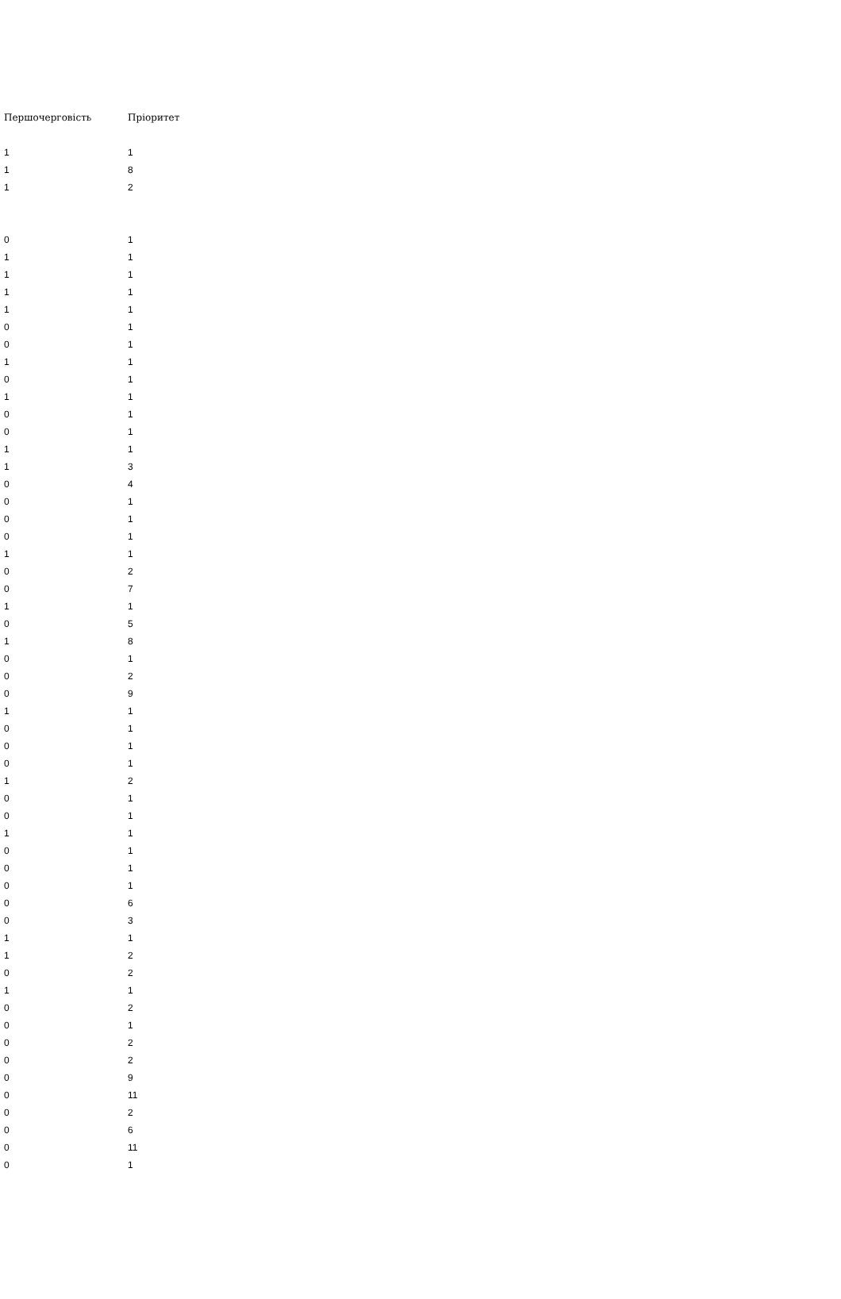| Першочерговість | Пріоритет |
| --- | --- |
| 1 | 1 |
| 1 | 8 |
| 1 | 2 |
| 0 | 1 |
| 1 | 1 |
| 1 | 1 |
| 1 | 1 |
| 1 | 1 |
| 0 | 1 |
| 0 | 1 |
| 1 | 1 |
| 0 | 1 |
| 1 | 1 |
| 0 | 1 |
| 0 | 1 |
| 1 | 1 |
| 1 | 3 |
| 0 | 4 |
| 0 | 1 |
| 0 | 1 |
| 0 | 1 |
| 1 | 1 |
| 0 | 2 |
| 0 | 7 |
| 1 | 1 |
| 0 | 5 |
| 1 | 8 |
| 0 | 1 |
| 0 | 2 |
| 0 | 9 |
| 1 | 1 |
| 0 | 1 |
| 0 | 1 |
| 0 | 1 |
| 1 | 2 |
| 0 | 1 |
| 0 | 1 |
| 1 | 1 |
| 0 | 1 |
| 0 | 1 |
| 0 | 1 |
| 0 | 6 |
| 0 | 3 |
| 1 | 1 |
| 1 | 2 |
| 0 | 2 |
| 1 | 1 |
| 0 | 2 |
| 0 | 1 |
| 0 | 2 |
| 0 | 2 |
| 0 | 9 |
| 0 | 11 |
| 0 | 2 |
| 0 | 6 |
| 0 | 11 |
| 0 | 1 |